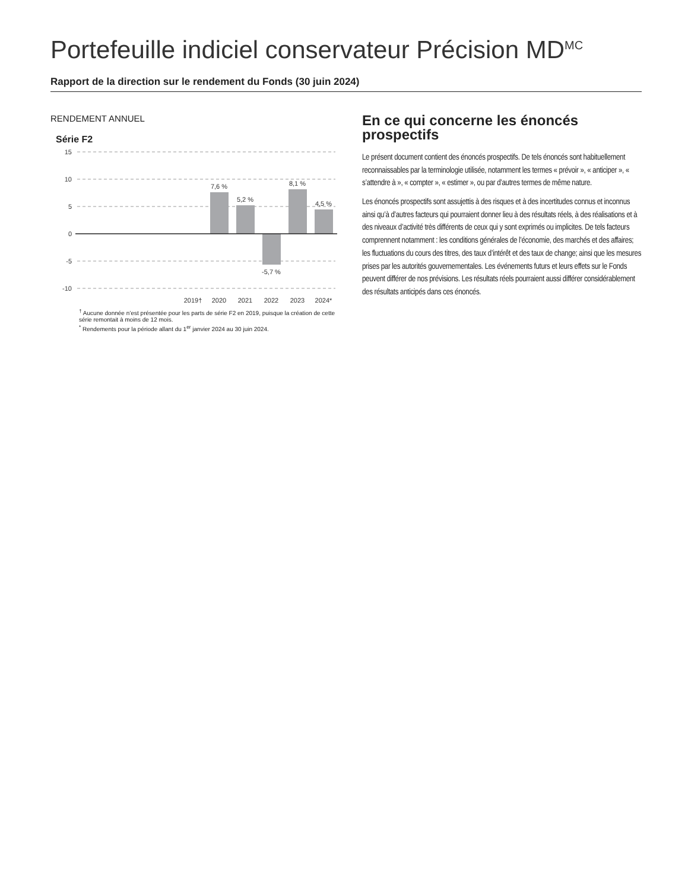Portefeuille indiciel conservateur Précision MD<sup>MC</sup>
Rapport de la direction sur le rendement du Fonds (30 juin 2024)
RENDEMENT ANNUEL
Série F2
15
10
5
0
-5
-10
7,6 %
5,2 %
-5,7 %
8,1 %
4,5 %
2019†
2020
2021
2022
2023
2024*
<sup>†</sup> Aucune donnée n’est présentée pour les parts de série F2 en 2019, puisque la création de cette série remontait à moins de 12 mois.
<sup>*</sup> Rendements pour la période allant du 1<sup>er</sup> janvier 2024 au 30 juin 2024.
En ce qui concerne les énoncés prospectifs
Le présent document contient des énoncés prospectifs. De tels énoncés sont habituellement reconnaissables par la terminologie utilisée, notamment les termes « prévoir », « anticiper », « s’attendre à », « compter », « estimer », ou par d’autres termes de même nature.
Les énoncés prospectifs sont assujettis à des risques et à des incertitudes connus et inconnus ainsi qu’à d’autres facteurs qui pourraient donner lieu à des résultats réels, à des réalisations et à des niveaux d’activité très différents de ceux qui y sont exprimés ou implicites. De tels facteurs comprennent notamment : les conditions générales de l’économie, des marchés et des affaires; les fluctuations du cours des titres, des taux d’intérêt et des taux de change; ainsi que les mesures prises par les autorités gouvernementales. Les événements futurs et leurs effets sur le Fonds peuvent différer de nos prévisions. Les résultats réels pourraient aussi différer considérablement des résultats anticipés dans ces énoncés.